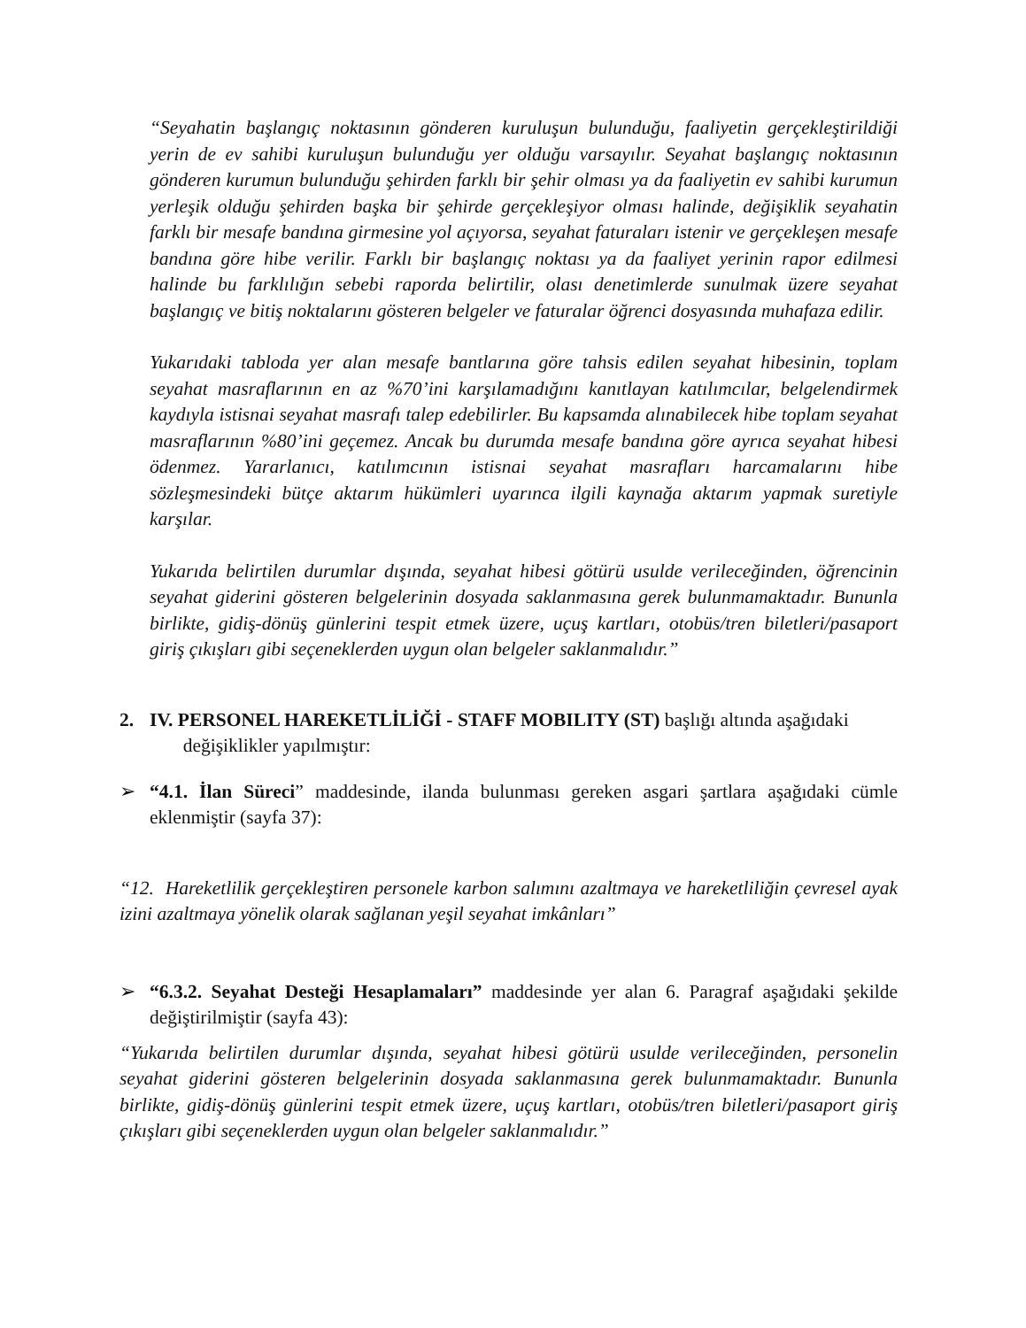“Seyahatin başlangıç noktasının gönderen kuruluşun bulunduğu, faaliyetin gerçekleştirildiği yerin de ev sahibi kuruluşun bulunduğu yer olduğu varsayılır. Seyahat başlangıç noktasının gönderen kurumun bulunduğu şehirden farklı bir şehir olması ya da faaliyetin ev sahibi kurumun yerleşik olduğu şehirden başka bir şehirde gerçekleşiyor olması halinde, değişiklik seyahatin farklı bir mesafe bandına girmesine yol açıyorsa, seyahat faturaları istenir ve gerçekleşen mesafe bandına göre hibe verilir. Farklı bir başlangıç noktası ya da faaliyet yerinin rapor edilmesi halinde bu farklılığın sebebi raporda belirtilir, olası denetimlerde sunulmak üzere seyahat başlangıç ve bitiş noktalarını gösteren belgeler ve faturalar öğrenci dosyasında muhafaza edilir.
Yukarıdaki tabloda yer alan mesafe bantlarına göre tahsis edilen seyahat hibesinin, toplam seyahat masraflarının en az %70’ini karşılamadığını kanıtlayan katılımcılar, belgelendirmek kaydıyla istisnai seyahat masrafı talep edebilirler. Bu kapsamda alınabilecek hibe toplam seyahat masraflarının %80’ini geçemez. Ancak bu durumda mesafe bandına göre ayrıca seyahat hibesi ödenmez. Yararlanıcı, katılımcının istisnai seyahat masrafları harcamalarını hibe sözleşmesindeki bütçe aktarım hükümleri uyarınca ilgili kaynağa aktarım yapmak suretiyle karşılar.
Yukarıda belirtilen durumlar dışında, seyahat hibesi götürü usulde verileceğinden, öğrencinin seyahat giderini gösteren belgelerinin dosyada saklanmasına gerek bulunmamaktadır. Bununla birlikte, gidiş-dönüş günlerini tespit etmek üzere, uçuş kartları, otobüs/tren biletleri/pasaport giriş çıkışları gibi seçeneklerden uygun olan belgeler saklanmalıdır.”
2. IV. PERSONEL HAREKETLİLİĞİ - STAFF MOBILITY (ST) başlığı altında aşağıdaki
değişiklikler yapılmıştır:
➢ “4.1. İlan Süreci” maddesinde, ilanda bulunması gereken asgari şartlara aşağıdaki cümle eklenmiştir (sayfa 37):
“12. Hareketlilik gerçekleştiren personele karbon salımını azaltmaya ve hareketliliğin çevresel ayak izini azaltmaya yönelik olarak sağlanan yeşil seyahat imkânları”
➢ “6.3.2. Seyahat Desteği Hesaplamaları” maddesinde yer alan 6. Paragraf aşağıdaki şekilde değiştirilmiştir (sayfa 43):
“Yukarıda belirtilen durumlar dışında, seyahat hibesi götürü usulde verileceğinden, personelin seyahat giderini gösteren belgelerinin dosyada saklanmasına gerek bulunmamaktadır. Bununla birlikte, gidiş-dönüş günlerini tespit etmek üzere, uçuş kartları, otobüs/tren biletleri/pasaport giriş çıkışları gibi seçeneklerden uygun olan belgeler saklanmalıdır.”